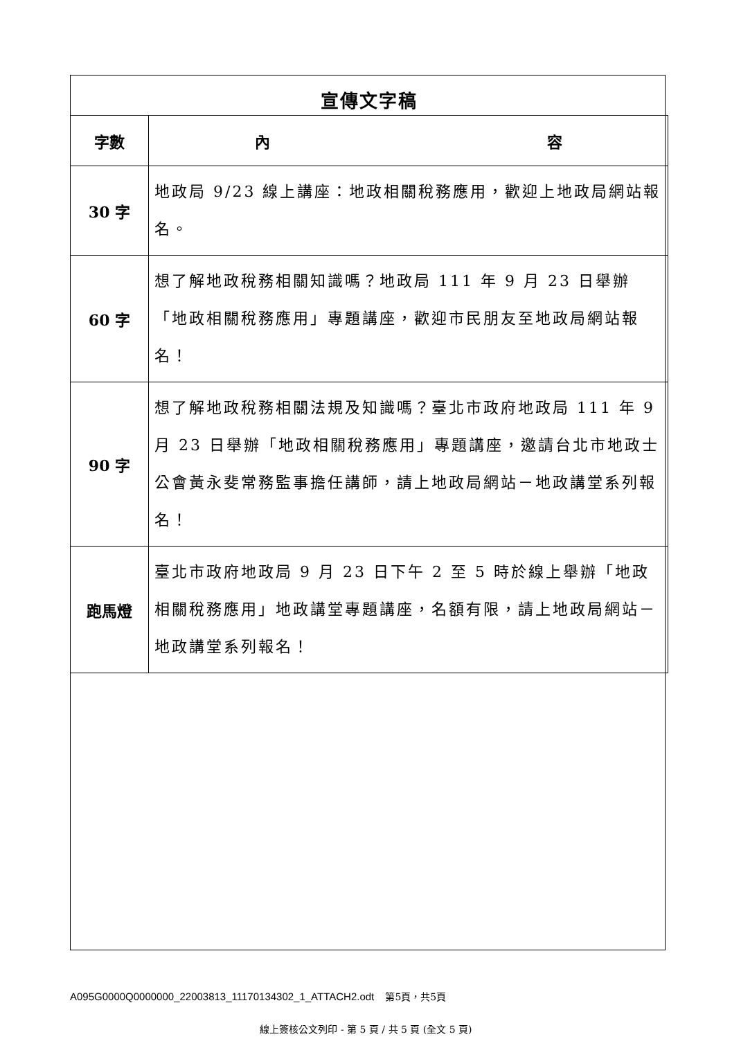宣傳文字稿
| 字數 | 內 容 |
| --- | --- |
| 30 字 | 地政局 9/23 線上講座：地政相關稅務應用，歡迎上地政局網站報名。 |
| 60 字 | 想了解地政稅務相關知識嗎？地政局 111 年 9 月 23 日舉辦「地政相關稅務應用」專題講座，歡迎市民朋友至地政局網站報名！ |
| 90 字 | 想了解地政稅務相關法規及知識嗎？臺北市政府地政局 111 年 9 月 23 日舉辦「地政相關稅務應用」專題講座，邀請台北市地政士公會黃永斐常務監事擔任講師，請上地政局網站－地政講堂系列報名！ |
| 跑馬燈 | 臺北市政府地政局 9 月 23 日下午 2 至 5 時於線上舉辦「地政相關稅務應用」地政講堂專題講座，名額有限，請上地政局網站－地政講堂系列報名！ |
A095G0000Q0000000_22003813_11170134302_1_ATTACH2.odt 第5頁，共5頁
線上簽核公文列印 - 第 5 頁 / 共 5 頁 (全文 5 頁)